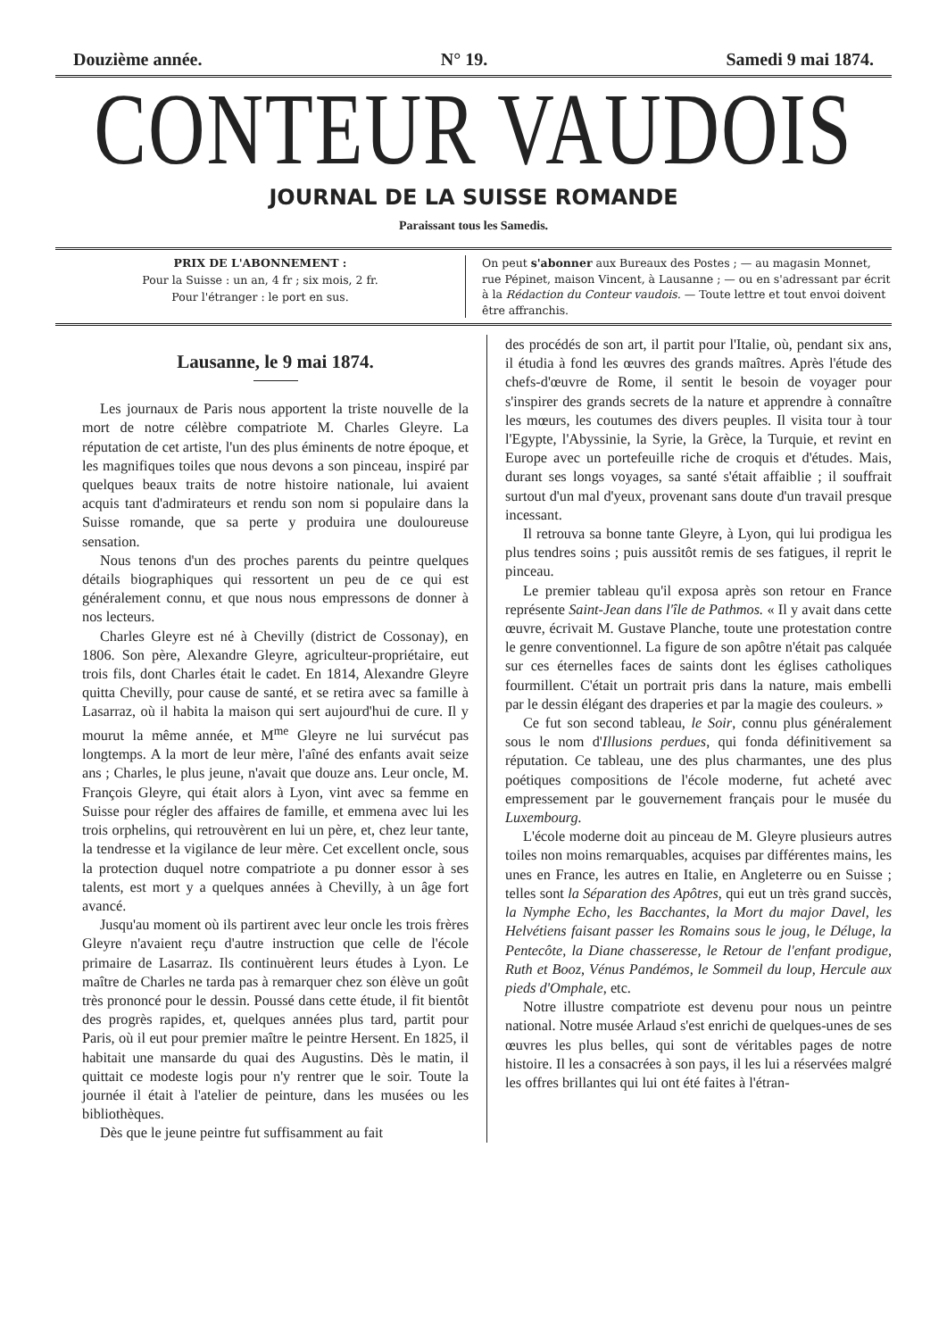Douzième année. N° 19. Samedi 9 mai 1874.
CONTEUR VAUDOIS
JOURNAL DE LA SUISSE ROMANDE
Paraissant tous les Samedis.
PRIX DE L'ABONNEMENT :
Pour la Suisse : un an, 4 fr ; six mois, 2 fr.
Pour l'étranger : le port en sus.
On peut s'abonner aux Bureaux des Postes ; — au magasin Monnet, rue Pépinet, maison Vincent, à Lausanne ; — ou en s'adressant par écrit à la Rédaction du Conteur vaudois. — Toute lettre et tout envoi doivent être affranchis.
Lausanne, le 9 mai 1874.
Les journaux de Paris nous apportent la triste nouvelle de la mort de notre célèbre compatriote M. Charles Gleyre. La réputation de cet artiste, l'un des plus éminents de notre époque, et les magnifiques toiles que nous devons a son pinceau, inspiré par quelques beaux traits de notre histoire nationale, lui avaient acquis tant d'admirateurs et rendu son nom si populaire dans la Suisse romande, que sa perte y produira une douloureuse sensation.
Nous tenons d'un des proches parents du peintre quelques détails biographiques qui ressortent un peu de ce qui est généralement connu, et que nous nous empressons de donner à nos lecteurs.
Charles Gleyre est né à Chevilly (district de Cossonay), en 1806. Son père, Alexandre Gleyre, agriculteur-propriétaire, eut trois fils, dont Charles était le cadet. En 1814, Alexandre Gleyre quitta Chevilly, pour cause de santé, et se retira avec sa famille à Lasarraz, où il habita la maison qui sert aujourd'hui de cure. Il y mourut la même année, et M<sup>me</sup> Gleyre ne lui survécut pas longtemps. A la mort de leur mère, l'aîné des enfants avait seize ans ; Charles, le plus jeune, n'avait que douze ans. Leur oncle, M. François Gleyre, qui était alors à Lyon, vint avec sa femme en Suisse pour régler des affaires de famille, et emmena avec lui les trois orphelins, qui retrouvèrent en lui un père, et, chez leur tante, la tendresse et la vigilance de leur mère. Cet excellent oncle, sous la protection duquel notre compatriote a pu donner essor à ses talents, est mort y a quelques années à Chevilly, à un âge fort avancé.
Jusqu'au moment où ils partirent avec leur oncle les trois frères Gleyre n'avaient reçu d'autre instruction que celle de l'école primaire de Lasarraz. Ils continuèrent leurs études à Lyon. Le maître de Charles ne tarda pas à remarquer chez son élève un goût très prononcé pour le dessin. Poussé dans cette étude, il fit bientôt des progrès rapides, et, quelques années plus tard, partit pour Paris, où il eut pour premier maître le peintre Hersent. En 1825, il habitait une mansarde du quai des Augustins. Dès le matin, il quittait ce modeste logis pour n'y rentrer que le soir. Toute la journée il était à l'atelier de peinture, dans les musées ou les bibliothèques.
Dès que le jeune peintre fut suffisamment au fait
des procédés de son art, il partit pour l'Italie, où, pendant six ans, il étudia à fond les œuvres des grands maîtres. Après l'étude des chefs-d'œuvre de Rome, il sentit le besoin de voyager pour s'inspirer des grands secrets de la nature et apprendre à connaître les mœurs, les coutumes des divers peuples. Il visita tour à tour l'Egypte, l'Abyssinie, la Syrie, la Grèce, la Turquie, et revint en Europe avec un portefeuille riche de croquis et d'études. Mais, durant ses longs voyages, sa santé s'était affaiblie ; il souffrait surtout d'un mal d'yeux, provenant sans doute d'un travail presque incessant.
Il retrouva sa bonne tante Gleyre, à Lyon, qui lui prodigua les plus tendres soins ; puis aussitôt remis de ses fatigues, il reprit le pinceau.
Le premier tableau qu'il exposa après son retour en France représente Saint-Jean dans l'île de Pathmos. « Il y avait dans cette œuvre, écrivait M. Gustave Planche, toute une protestation contre le genre conventionnel. La figure de son apôtre n'était pas calquée sur ces éternelles faces de saints dont les églises catholiques fourmillent. C'était un portrait pris dans la nature, mais embelli par le dessin élégant des draperies et par la magie des couleurs. »
Ce fut son second tableau, le Soir, connu plus généralement sous le nom d'Illusions perdues, qui fonda définitivement sa réputation. Ce tableau, une des plus charmantes, une des plus poétiques compositions de l'école moderne, fut acheté avec empressement par le gouvernement français pour le musée du Luxembourg.
L'école moderne doit au pinceau de M. Gleyre plusieurs autres toiles non moins remarquables, acquises par différentes mains, les unes en France, les autres en Italie, en Angleterre ou en Suisse ; telles sont la Séparation des Apôtres, qui eut un très grand succès, la Nymphe Echo, les Bacchantes, la Mort du major Davel, les Helvétiens faisant passer les Romains sous le joug, le Déluge, la Pentecôte, la Diane chasseresse, le Retour de l'enfant prodigue, Ruth et Booz, Vénus Pandémos, le Sommeil du loup, Hercule aux pieds d'Omphale, etc.
Notre illustre compatriote est devenu pour nous un peintre national. Notre musée Arlaud s'est enrichi de quelques-unes de ses œuvres les plus belles, qui sont de véritables pages de notre histoire. Il les a consacrées à son pays, il les lui a réservées malgré les offres brillantes qui lui ont été faites à l'étran-